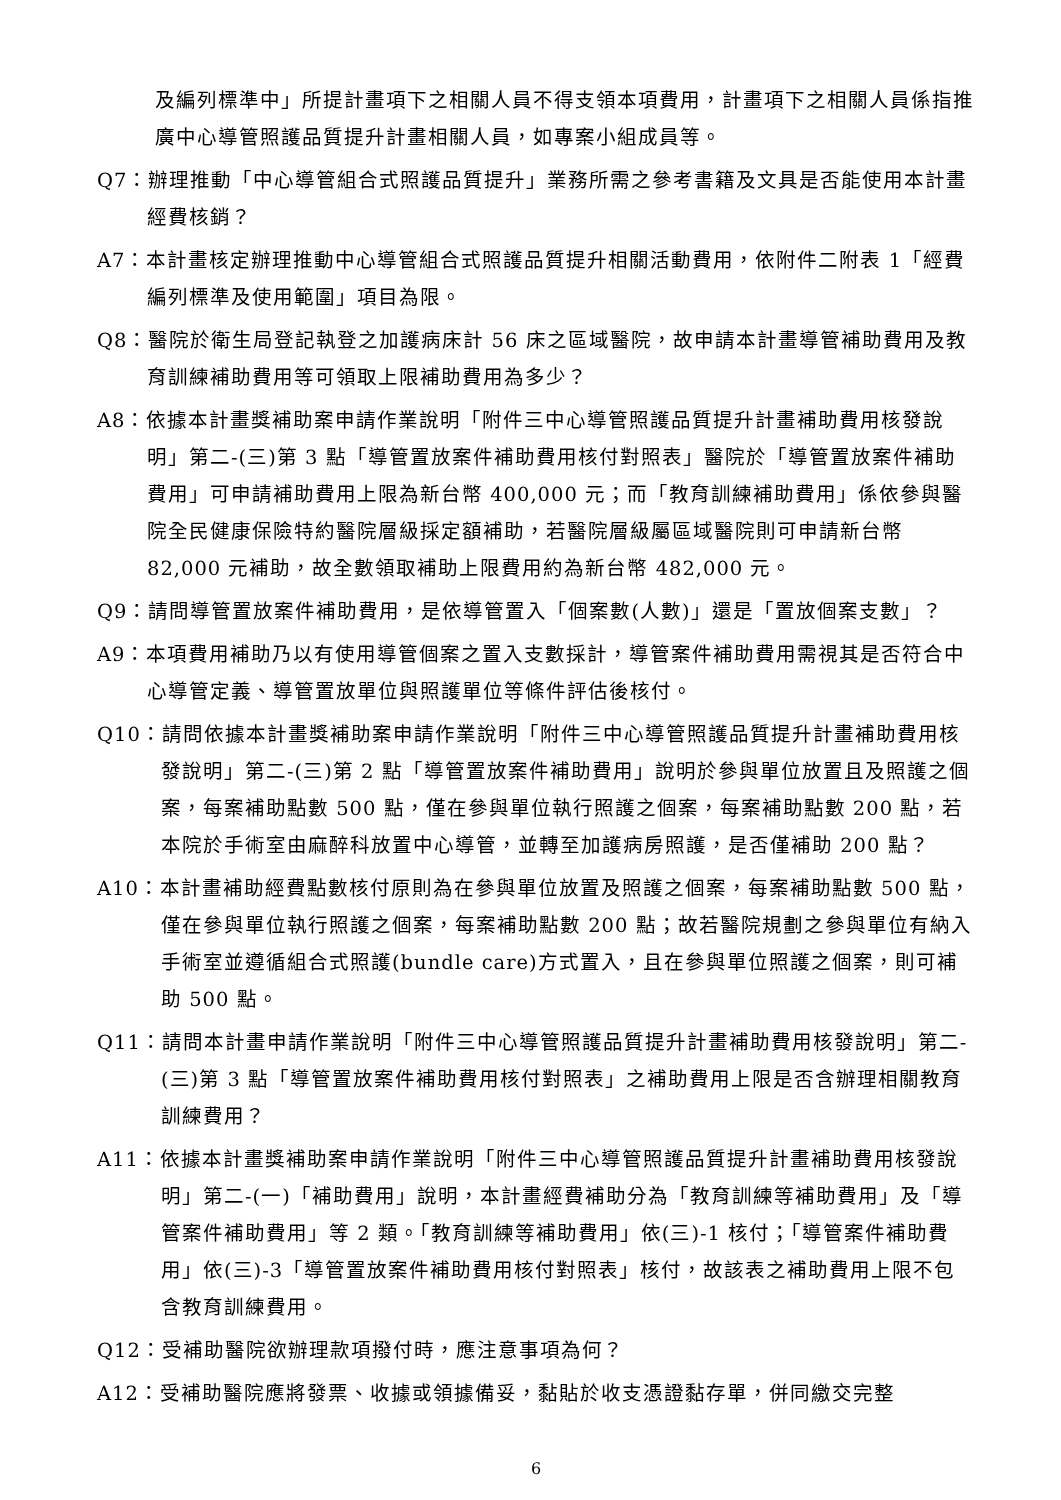及編列標準中」所提計畫項下之相關人員不得支領本項費用，計畫項下之相關人員係指推廣中心導管照護品質提升計畫相關人員，如專案小組成員等。
Q7：辦理推動「中心導管組合式照護品質提升」業務所需之參考書籍及文具是否能使用本計畫經費核銷？
A7：本計畫核定辦理推動中心導管組合式照護品質提升相關活動費用，依附件二附表 1「經費編列標準及使用範圍」項目為限。
Q8：醫院於衛生局登記執登之加護病床計 56 床之區域醫院，故申請本計畫導管補助費用及教育訓練補助費用等可領取上限補助費用為多少？
A8：依據本計畫獎補助案申請作業說明「附件三中心導管照護品質提升計畫補助費用核發說明」第二-(三)第 3 點「導管置放案件補助費用核付對照表」醫院於「導管置放案件補助費用」可申請補助費用上限為新台幣 400,000 元；而「教育訓練補助費用」係依參與醫院全民健康保險特約醫院層級採定額補助，若醫院層級屬區域醫院則可申請新台幣 82,000 元補助，故全數領取補助上限費用約為新台幣 482,000 元。
Q9：請問導管置放案件補助費用，是依導管置入「個案數(人數)」還是「置放個案支數」？
A9：本項費用補助乃以有使用導管個案之置入支數採計，導管案件補助費用需視其是否符合中心導管定義、導管置放單位與照護單位等條件評估後核付。
Q10：請問依據本計畫獎補助案申請作業說明「附件三中心導管照護品質提升計畫補助費用核發說明」第二-(三)第 2 點「導管置放案件補助費用」說明於參與單位放置且及照護之個案，每案補助點數 500 點，僅在參與單位執行照護之個案，每案補助點數 200 點，若本院於手術室由麻醉科放置中心導管，並轉至加護病房照護，是否僅補助 200 點？
A10：本計畫補助經費點數核付原則為在參與單位放置及照護之個案，每案補助點數 500 點，僅在參與單位執行照護之個案，每案補助點數 200 點；故若醫院規劃之參與單位有納入手術室並遵循組合式照護(bundle care)方式置入，且在參與單位照護之個案，則可補助 500 點。
Q11：請問本計畫申請作業說明「附件三中心導管照護品質提升計畫補助費用核發說明」第二-(三)第 3 點「導管置放案件補助費用核付對照表」之補助費用上限是否含辦理相關教育訓練費用？
A11：依據本計畫獎補助案申請作業說明「附件三中心導管照護品質提升計畫補助費用核發說明」第二-(一)「補助費用」說明，本計畫經費補助分為「教育訓練等補助費用」及「導管案件補助費用」等 2 類。「教育訓練等補助費用」依(三)-1 核付；「導管案件補助費用」依(三)-3「導管置放案件補助費用核付對照表」核付，故該表之補助費用上限不包含教育訓練費用。
Q12：受補助醫院欲辦理款項撥付時，應注意事項為何？
A12：受補助醫院應將發票、收據或領據備妥，黏貼於收支憑證黏存單，併同繳交完整
6